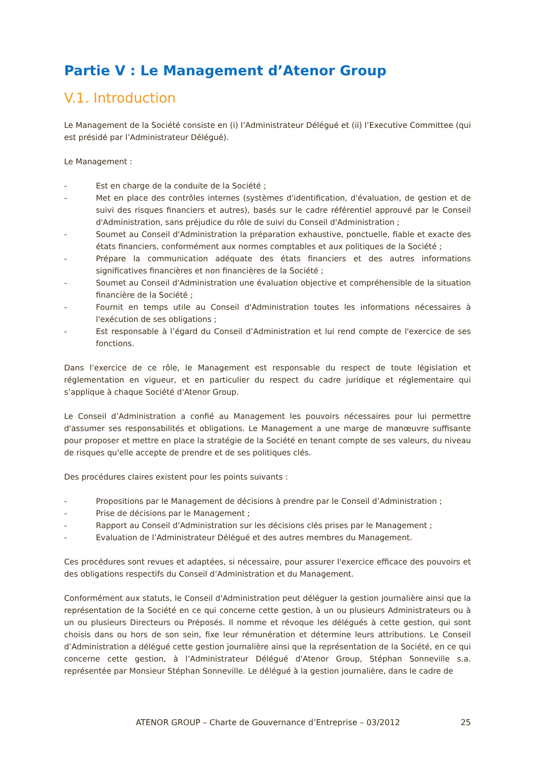Partie V : Le Management d’Atenor Group
V.1. Introduction
Le Management de la Société consiste en (i) l’Administrateur Délégué et (ii) l’Executive Committee (qui est présidé par l’Administrateur Délégué).
Le Management :
- Est en charge de la conduite de la Société ;
- Met en place des contrôles internes (systèmes d'identification, d'évaluation, de gestion et de suivi des risques financiers et autres), basés sur le cadre référentiel approuvé par le Conseil d'Administration, sans préjudice du rôle de suivi du Conseil d'Administration ;
- Soumet au Conseil d'Administration la préparation exhaustive, ponctuelle, fiable et exacte des états financiers, conformément aux normes comptables et aux politiques de la Société ;
- Prépare la communication adéquate des états financiers et des autres informations significatives financières et non financières de la Société ;
- Soumet au Conseil d'Administration une évaluation objective et compréhensible de la situation financière de la Société ;
- Fournit en temps utile au Conseil d'Administration toutes les informations nécessaires à l'exécution de ses obligations ;
- Est responsable à l’égard du Conseil d’Administration et lui rend compte de l'exercice de ses fonctions.
Dans l’exercice de ce rôle, le Management est responsable du respect de toute législation et réglementation en vigueur, et en particulier du respect du cadre juridique et réglementaire qui s’applique à chaque Société d'Atenor Group.
Le Conseil d’Administration a confié au Management les pouvoirs nécessaires pour lui permettre d'assumer ses responsabilités et obligations. Le Management a une marge de manœuvre suffisante pour proposer et mettre en place la stratégie de la Société en tenant compte de ses valeurs, du niveau de risques qu'elle accepte de prendre et de ses politiques clés.
Des procédures claires existent pour les points suivants :
- Propositions par le Management de décisions à prendre par le Conseil d’Administration ;
- Prise de décisions par le Management ;
- Rapport au Conseil d’Administration sur les décisions clés prises par le Management ;
- Evaluation de l’Administrateur Délégué et des autres membres du Management.
Ces procédures sont revues et adaptées, si nécessaire, pour assurer l'exercice efficace des pouvoirs et des obligations respectifs du Conseil d’Administration et du Management.
Conformément aux statuts, le Conseil d'Administration peut déléguer la gestion journalière ainsi que la représentation de la Société en ce qui concerne cette gestion, à un ou plusieurs Administrateurs ou à un ou plusieurs Directeurs ou Préposés. Il nomme et révoque les délégués à cette gestion, qui sont choisis dans ou hors de son sein, fixe leur rémunération et détermine leurs attributions. Le Conseil d’Administration a délégué cette gestion journalière ainsi que la représentation de la Société, en ce qui concerne cette gestion, à l’Administrateur Délégué d'Atenor Group, Stéphan Sonneville s.a. représentée par Monsieur Stéphan Sonneville. Le délégué à la gestion journalière, dans le cadre de
ATENOR GROUP – Charte de Gouvernance d’Entreprise – 03/2012 25